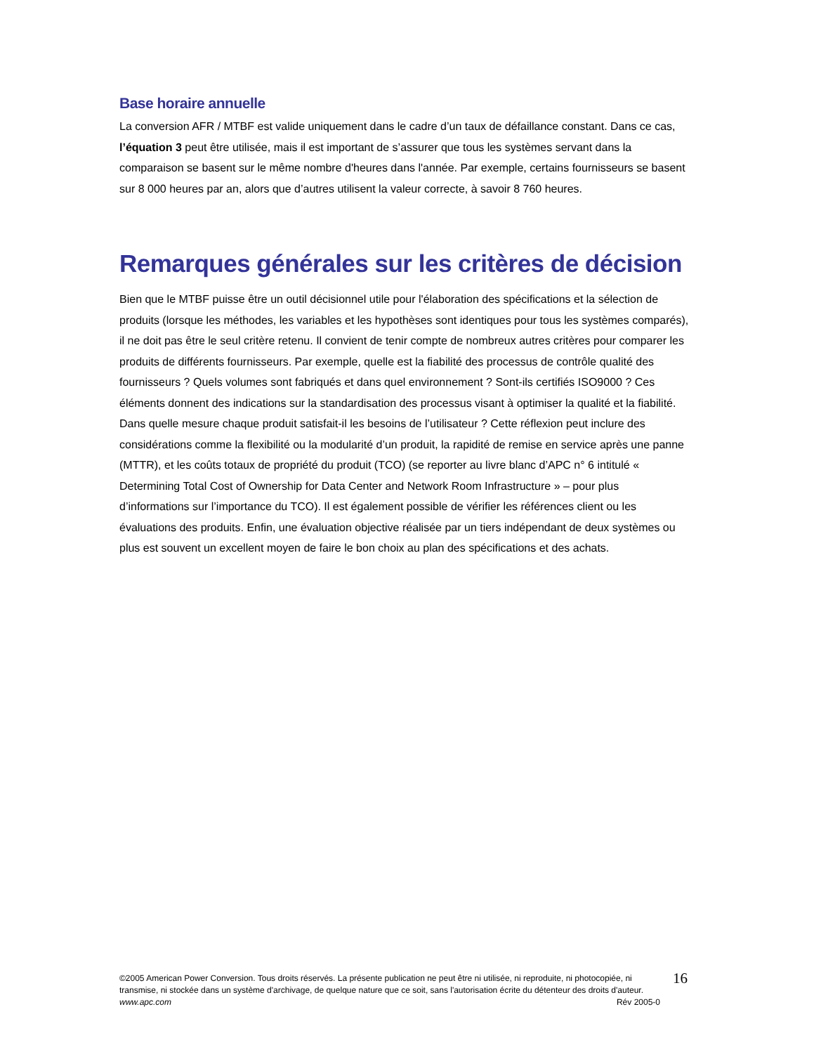Base horaire annuelle
La conversion AFR / MTBF est valide uniquement dans le cadre d’un taux de défaillance constant. Dans ce cas, l’équation 3 peut être utilisée, mais il est important de s’assurer que tous les systèmes servant dans la comparaison se basent sur le même nombre d'heures dans l'année. Par exemple, certains fournisseurs se basent sur 8 000 heures par an, alors que d’autres utilisent la valeur correcte, à savoir 8 760 heures.
Remarques générales sur les critères de décision
Bien que le MTBF puisse être un outil décisionnel utile pour l'élaboration des spécifications et la sélection de produits (lorsque les méthodes, les variables et les hypothèses sont identiques pour tous les systèmes comparés), il ne doit pas être le seul critère retenu. Il convient de tenir compte de nombreux autres critères pour comparer les produits de différents fournisseurs. Par exemple, quelle est la fiabilité des processus de contrôle qualité des fournisseurs ? Quels volumes sont fabriqués et dans quel environnement ? Sont-ils certifiés ISO9000 ? Ces éléments donnent des indications sur la standardisation des processus visant à optimiser la qualité et la fiabilité. Dans quelle mesure chaque produit satisfait-il les besoins de l’utilisateur ? Cette réflexion peut inclure des considérations comme la flexibilité ou la modularité d’un produit, la rapidité de remise en service après une panne (MTTR), et les coûts totaux de propriété du produit (TCO) (se reporter au livre blanc d’APC n° 6 intitulé « Determining Total Cost of Ownership for Data Center and Network Room Infrastructure » – pour plus d’informations sur l’importance du TCO). Il est également possible de vérifier les références client ou les évaluations des produits. Enfin, une évaluation objective réalisée par un tiers indépendant de deux systèmes ou plus est souvent un excellent moyen de faire le bon choix au plan des spécifications et des achats.
©2005 American Power Conversion. Tous droits réservés. La présente publication ne peut être ni utilisée, ni reproduite, ni photocopiée, ni transmise, ni stockée dans un système d'archivage, de quelque nature que ce soit, sans l'autorisation écrite du détenteur des droits d'auteur.
www.apc.com Rév 2005-0
16